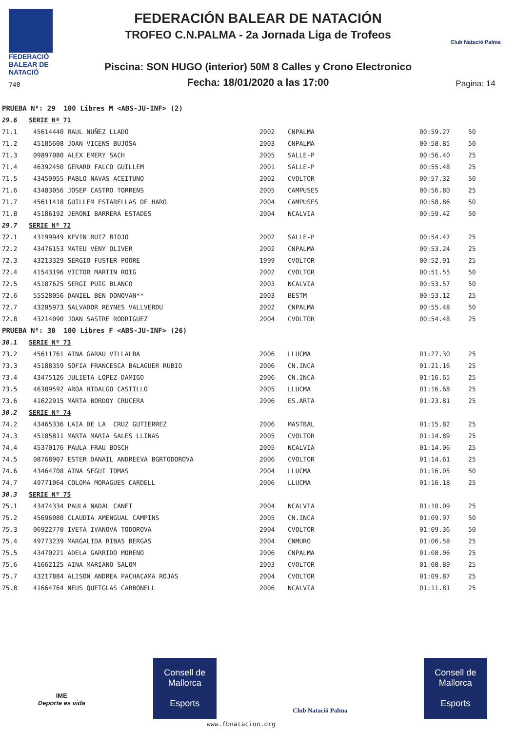FEDERACIÓ
BALEAR DE
NATACIÓ
740
FEDERACIÓN BALEAR DE NATACIÓN
TROFEO C.N.PALMA - 2a Jornada Liga de Trofeos
Piscina: SON HUGO (interior) 50M 8 Calles y Crono Electronico
Fecha: 18/01/2020 a las 17:00
Club Natació Palma
Pagina: 14
| PRUEBA Nº: 29 100 Libres M <ABS-JU-INF> (2) | | | | | |
| 29.6 SERIE Nº 71 | | | | | |
| 71.1 | 45614440 RAUL NUÑEZ LLADO | 2002 | CNPALMA | 00:59.27 | 50 |
| 71.2 | 45185608 JOAN VICENS BUJOSA | 2003 | CNPALMA | 00:58.85 | 50 |
| 71.3 | 09897080 ALEX EMERY SACH | 2005 | SALLE-P | 00:56.40 | 25 |
| 71.4 | 46392450 GERARD FALCO GUILLEM | 2001 | SALLE-P | 00:55.48 | 25 |
| 71.5 | 43459955 PABLO NAVAS ACEITUNO | 2002 | CVOLTOR | 00:57.32 | 50 |
| 71.6 | 43483056 JOSEP CASTRO TORRENS | 2005 | CAMPUSES | 00:56.80 | 25 |
| 71.7 | 45611418 GUILLEM ESTARELLAS DE HARO | 2004 | CAMPUSES | 00:58.86 | 50 |
| 71.8 | 45186192 JERONI BARRERA ESTADES | 2004 | NCALVIA | 00:59.42 | 50 |
| 29.7 SERIE Nº 72 | | | | | |
| 72.1 | 43199949 KEVIN RUIZ BIOJO | 2002 | SALLE-P | 00:54.47 | 25 |
| 72.2 | 43476153 MATEU VENY OLIVER | 2002 | CNPALMA | 00:53.24 | 25 |
| 72.3 | 43213329 SERGIO FUSTER POORE | 1999 | CVOLTOR | 00:52.91 | 25 |
| 72.4 | 41543196 VICTOR MARTIN ROIG | 2002 | CVOLTOR | 00:51.55 | 50 |
| 72.5 | 45187625 SERGI PUIG BLANCO | 2003 | NCALVIA | 00:53.57 | 50 |
| 72.6 | 55528056 DANIEL BEN DONOVAN** | 2003 | BESTM | 00:53.12 | 25 |
| 72.7 | 43205973 SALVADOR REYNES VALLVERDU | 2002 | CNPALMA | 00:55.48 | 50 |
| 72.8 | 43214090 JOAN SASTRE RODRIGUEZ | 2004 | CVOLTOR | 00:54.48 | 25 |
| PRUEBA Nº: 30 100 Libres F <ABS-JU-INF> (26) | | | | | |
| 30.1 SERIE Nº 73 | | | | | |
| 73.2 | 45611761 AINA GARAU VILLALBA | 2006 | LLUCMA | 01:27.30 | 25 |
| 73.3 | 45188359 SOFIA FRANCESCA BALAGUER RUBIO | 2006 | CN.INCA | 01:21.16 | 25 |
| 73.4 | 43475126 JULIETA LOPEZ DAMIGO | 2006 | CN.INCA | 01:16.65 | 25 |
| 73.5 | 46389592 AROA HIDALGO CASTILLO | 2005 | LLUCMA | 01:16.68 | 25 |
| 73.6 | 41622915 MARTA BORDOY CRUCERA | 2006 | ES.ARTA | 01:23.81 | 25 |
| 30.2 SERIE Nº 74 | | | | | |
| 74.2 | 43465336 LAIA DE LA CRUZ GUTIERREZ | 2006 | MASTBAL | 01:15.82 | 25 |
| 74.3 | 45185811 MARTA MARIA SALES LLINAS | 2005 | CVOLTOR | 01:14.89 | 25 |
| 74.4 | 45370176 PAULA FRAU BOSCH | 2005 | NCALVIA | 01:14.06 | 25 |
| 74.5 | 08768907 ESTER DANAIL ANDREEVA BGRTODOROVA | 2006 | CVOLTOR | 01:14.61 | 25 |
| 74.6 | 43464708 AINA SEGUI TOMAS | 2004 | LLUCMA | 01:16.05 | 50 |
| 74.7 | 49771064 COLOMA MORAGUES CARDELL | 2006 | LLUCMA | 01:16.18 | 25 |
| 30.3 SERIE Nº 75 | | | | | |
| 75.1 | 43474334 PAULA NADAL CANET | 2004 | NCALVIA | 01:10.09 | 25 |
| 75.2 | 45696080 CLAUDIA AMENGUAL CAMPINS | 2005 | CN.INCA | 01:09.97 | 50 |
| 75.3 | 06922770 IVETA IVANOVA TODOROVA | 2004 | CVOLTOR | 01:09.36 | 50 |
| 75.4 | 49773239 MARGALIDA RIBAS BERGAS | 2004 | CNMURO | 01:06.58 | 25 |
| 75.5 | 43470221 ADELA GARRIDO MORENO | 2006 | CNPALMA | 01:08.06 | 25 |
| 75.6 | 41662125 AINA MARIANO SALOM | 2003 | CVOLTOR | 01:08.89 | 25 |
| 75.7 | 43217884 ALISON ANDREA PACHACAMA ROJAS | 2004 | CVOLTOR | 01:09.87 | 25 |
| 75.8 | 41664764 NEUS QUETGLAS CARBONELL | 2006 | NCALVIA | 01:11.81 | 25 |
IME
Deporte es vida
Consell de Mallorca
Esports
Club Natació Palma
Consell de Mallorca
Esports
www.fbnatacion.org